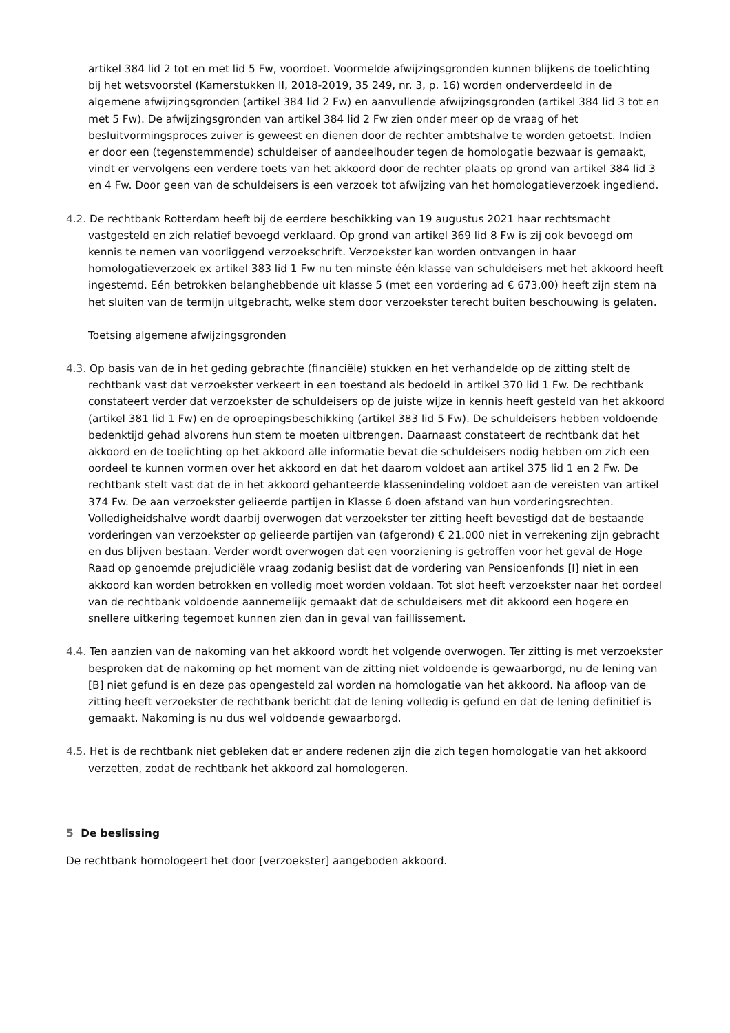artikel 384 lid 2 tot en met lid 5 Fw, voordoet. Voormelde afwijzingsgronden kunnen blijkens de toelichting bij het wetsvoorstel (Kamerstukken II, 2018-2019, 35 249, nr. 3, p. 16) worden onderverdeeld in de algemene afwijzingsgronden (artikel 384 lid 2 Fw) en aanvullende afwijzingsgronden (artikel 384 lid 3 tot en met 5 Fw). De afwijzingsgronden van artikel 384 lid 2 Fw zien onder meer op de vraag of het besluitvormingsproces zuiver is geweest en dienen door de rechter ambtshalve te worden getoetst. Indien er door een (tegenstemmende) schuldeiser of aandeelhouder tegen de homologatie bezwaar is gemaakt, vindt er vervolgens een verdere toets van het akkoord door de rechter plaats op grond van artikel 384 lid 3 en 4 Fw. Door geen van de schuldeisers is een verzoek tot afwijzing van het homologatieverzoek ingediend.
4.2. De rechtbank Rotterdam heeft bij de eerdere beschikking van 19 augustus 2021 haar rechtsmacht vastgesteld en zich relatief bevoegd verklaard. Op grond van artikel 369 lid 8 Fw is zij ook bevoegd om kennis te nemen van voorliggend verzoekschrift. Verzoekster kan worden ontvangen in haar homologatieverzoek ex artikel 383 lid 1 Fw nu ten minste één klasse van schuldeisers met het akkoord heeft ingestemd. Eén betrokken belanghebbende uit klasse 5 (met een vordering ad € 673,00) heeft zijn stem na het sluiten van de termijn uitgebracht, welke stem door verzoekster terecht buiten beschouwing is gelaten.
Toetsing algemene afwijzingsgronden
4.3. Op basis van de in het geding gebrachte (financiële) stukken en het verhandelde op de zitting stelt de rechtbank vast dat verzoekster verkeert in een toestand als bedoeld in artikel 370 lid 1 Fw. De rechtbank constateert verder dat verzoekster de schuldeisers op de juiste wijze in kennis heeft gesteld van het akkoord (artikel 381 lid 1 Fw) en de oproepingsbeschikking (artikel 383 lid 5 Fw). De schuldeisers hebben voldoende bedenktijd gehad alvorens hun stem te moeten uitbrengen. Daarnaast constateert de rechtbank dat het akkoord en de toelichting op het akkoord alle informatie bevat die schuldeisers nodig hebben om zich een oordeel te kunnen vormen over het akkoord en dat het daarom voldoet aan artikel 375 lid 1 en 2 Fw. De rechtbank stelt vast dat de in het akkoord gehanteerde klassenindeling voldoet aan de vereisten van artikel 374 Fw. De aan verzoekster gelieerde partijen in Klasse 6 doen afstand van hun vorderingsrechten. Volledigheidshalve wordt daarbij overwogen dat verzoekster ter zitting heeft bevestigd dat de bestaande vorderingen van verzoekster op gelieerde partijen van (afgerond) € 21.000 niet in verrekening zijn gebracht en dus blijven bestaan. Verder wordt overwogen dat een voorziening is getroffen voor het geval de Hoge Raad op genoemde prejudiciële vraag zodanig beslist dat de vordering van Pensioenfonds [I] niet in een akkoord kan worden betrokken en volledig moet worden voldaan. Tot slot heeft verzoekster naar het oordeel van de rechtbank voldoende aannemelijk gemaakt dat de schuldeisers met dit akkoord een hogere en snellere uitkering tegemoet kunnen zien dan in geval van faillissement.
4.4. Ten aanzien van de nakoming van het akkoord wordt het volgende overwogen. Ter zitting is met verzoekster besproken dat de nakoming op het moment van de zitting niet voldoende is gewaarborgd, nu de lening van [B] niet gefund is en deze pas opengesteld zal worden na homologatie van het akkoord. Na afloop van de zitting heeft verzoekster de rechtbank bericht dat de lening volledig is gefund en dat de lening definitief is gemaakt. Nakoming is nu dus wel voldoende gewaarborgd.
4.5. Het is de rechtbank niet gebleken dat er andere redenen zijn die zich tegen homologatie van het akkoord verzetten, zodat de rechtbank het akkoord zal homologeren.
5 De beslissing
De rechtbank homologeert het door [verzoekster] aangeboden akkoord.